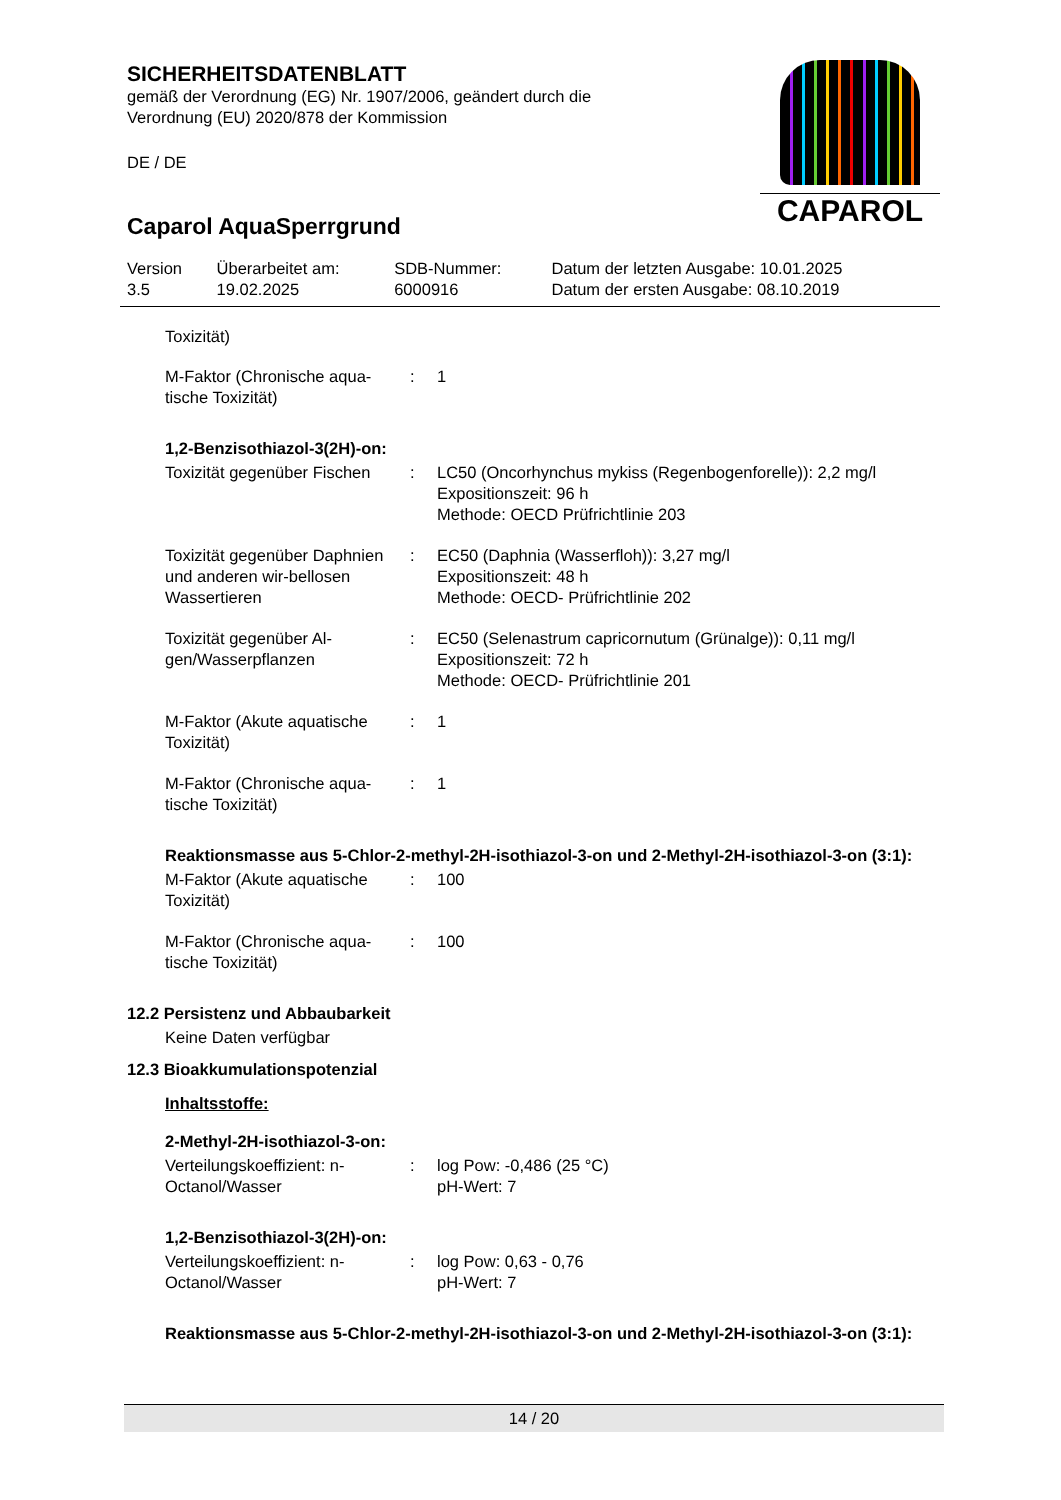SICHERHEITSDATENBLATT
gemäß der Verordnung (EG) Nr. 1907/2006, geändert durch die
Verordnung (EU) 2020/878 der Kommission
DE / DE
CAPAROL
Caparol AquaSperrgrund
| Version 3.5 | Überarbeitet am: 19.02.2025 | SDB-Nummer: 6000916 | Datum der letzten Ausgabe: 10.01.2025 Datum der ersten Ausgabe: 08.10.2019 |
Toxizität)
| M-Faktor (Chronische aqua-tische Toxizität) | : | 1 |
1,2-Benzisothiazol-3(2H)-on:
| Toxizität gegenüber Fischen | : | LC50 (Oncorhynchus mykiss (Regenbogenforelle)): 2,2 mg/l Expositionszeit: 96 h Methode: OECD Prüfrichtlinie 203 |
| Toxizität gegenüber Daphnien und anderen wir-bellosen Wassertieren | : | EC50 (Daphnia (Wasserfloh)): 3,27 mg/l Expositionszeit: 48 h Methode: OECD- Prüfrichtlinie 202 |
| Toxizität gegenüber Al-gen/Wasserpflanzen | : | EC50 (Selenastrum capricornutum (Grünalge)): 0,11 mg/l Expositionszeit: 72 h Methode: OECD- Prüfrichtlinie 201 |
| M-Faktor (Akute aquatische Toxizität) | : | 1 |
| M-Faktor (Chronische aqua-tische Toxizität) | : | 1 |
Reaktionsmasse aus 5-Chlor-2-methyl-2H-isothiazol-3-on und 2-Methyl-2H-isothiazol-3-on (3:1):
| M-Faktor (Akute aquatische Toxizität) | : | 100 |
| M-Faktor (Chronische aqua-tische Toxizität) | : | 100 |
12.2 Persistenz und Abbaubarkeit
Keine Daten verfügbar
12.3 Bioakkumulationspotenzial
Inhaltsstoffe:
2-Methyl-2H-isothiazol-3-on:
| Verteilungskoeffizient: n-Octanol/Wasser | : | log Pow: -0,486 (25 °C) pH-Wert: 7 |
1,2-Benzisothiazol-3(2H)-on:
| Verteilungskoeffizient: n-Octanol/Wasser | : | log Pow: 0,63 - 0,76 pH-Wert: 7 |
Reaktionsmasse aus 5-Chlor-2-methyl-2H-isothiazol-3-on und 2-Methyl-2H-isothiazol-3-on (3:1):
14 / 20